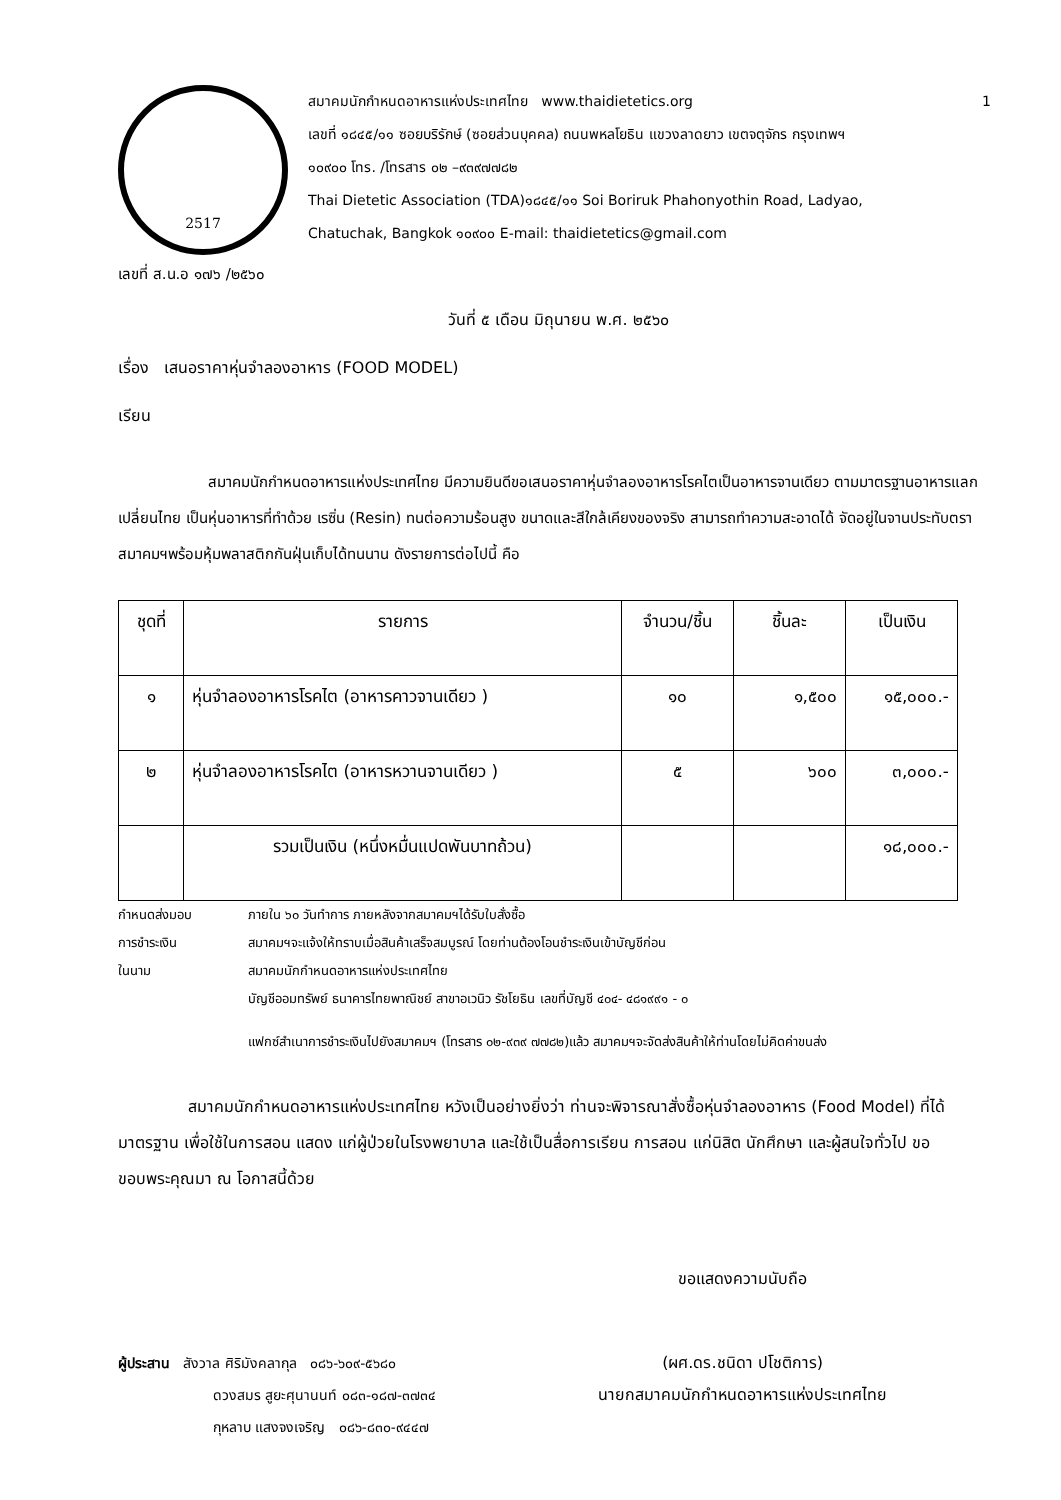2517
สมาคมนักกำหนดอาหารแห่งประเทศไทย www.thaidietetics.org 1
เลขที่ ๑๘๔๕/๑๑ ซอยบริรักษ์ (ซอยส่วนบุคคล) ถนนพหลโยธิน แขวงลาดยาว เขตจตุจักร กรุงเทพฯ
๑๐๙๐๐ โทร. /โทรสาร ๐๒ –๙๓๙๗๗๘๒
Thai Dietetic Association (TDA)๑๘๔๕/๑๑ Soi Boriruk Phahonyothin Road, Ladyao,
Chatuchak, Bangkok ๑๐๙๐๐ E-mail: thaidietetics@gmail.com
เลขที่ ส.น.อ ๑๗๖ /๒๕๖๐
วันที่ ๕ เดือน มิถุนายน พ.ศ. ๒๕๖๐
เรื่อง เสนอราคาหุ่นจำลองอาหาร (FOOD MODEL)
เรียน
สมาคมนักกำหนดอาหารแห่งประเทศไทย มีความยินดีขอเสนอราคาหุ่นจำลองอาหารโรคไตเป็นอาหารจานเดียว ตามมาตรฐานอาหารแลกเปลี่ยนไทย เป็นหุ่นอาหารที่ทำด้วย เรซิ่น (Resin) ทนต่อความร้อนสูง ขนาดและสีใกล้เคียงของจริง สามารถทำความสะอาดได้ จัดอยู่ในจานประทับตราสมาคมฯพร้อมหุ้มพลาสติกกันฝุ่นเก็บได้ทนนาน ดังรายการต่อไปนี้ คือ
| ชุดที่ | รายการ | จำนวน/ชิ้น | ชิ้นละ | เป็นเงิน |
| --- | --- | --- | --- | --- |
| ๑ | หุ่นจำลองอาหารโรคไต (อาหารคาวจานเดียว ) | ๑๐ | ๑,๕๐๐ | ๑๕,๐๐๐.- |
| ๒ | หุ่นจำลองอาหารโรคไต (อาหารหวานจานเดียว ) | ๕ | ๖๐๐ | ๓,๐๐๐.- |
| | รวมเป็นเงิน (หนึ่งหมื่นแปดพันบาทถ้วน) | | | ๑๘,๐๐๐.- |
กำหนดส่งมอบ ภายใน ๖๐ วันทำการ ภายหลังจากสมาคมฯได้รับใบสั่งซื้อ
การชำระเงิน สมาคมฯจะแจ้งให้ทราบเมื่อสินค้าเสร็จสมบูรณ์ โดยท่านต้องโอนชำระเงินเข้าบัญชีก่อน
ในนาม สมาคมนักกำหนดอาหารแห่งประเทศไทย
บัญชีออมทรัพย์ ธนาคารไทยพาณิชย์ สาขาอเวนิว รัชโยธิน เลขที่บัญชี ๔๐๔- ๔๘๑๙๙๑ - ๐
แฟกซ์สำเนาการชำระเงินไปยังสมาคมฯ (โทรสาร ๐๒-๙๓๙ ๗๗๘๒)แล้ว สมาคมฯจะจัดส่งสินค้าให้ท่านโดยไม่คิดค่าขนส่ง
สมาคมนักกำหนดอาหารแห่งประเทศไทย หวังเป็นอย่างยิ่งว่า ท่านจะพิจารณาสั่งซื้อหุ่นจำลองอาหาร (Food Model) ที่ได้มาตรฐาน เพื่อใช้ในการสอน แสดง แก่ผู้ป่วยในโรงพยาบาล และใช้เป็นสื่อการเรียน การสอน แก่นิสิต นักศึกษา และผู้สนใจทั่วไป ขอขอบพระคุณมา ณ โอกาสนี้ด้วย
ขอแสดงความนับถือ
ผู้ประสาน สังวาล ศิริมังคลากุล ๐๘๖-๖๐๙-๕๖๘๐
ดวงสมร สูยะศุนานนท์ ๐๘๓-๑๘๗-๓๗๓๔
กุหลาบ แสงจงเจริญ ๐๘๖-๘๓๐-๙๔๔๗
(ผศ.ดร.ชนิดา ปโชติการ)
นายกสมาคมนักกำหนดอาหารแห่งประเทศไทย